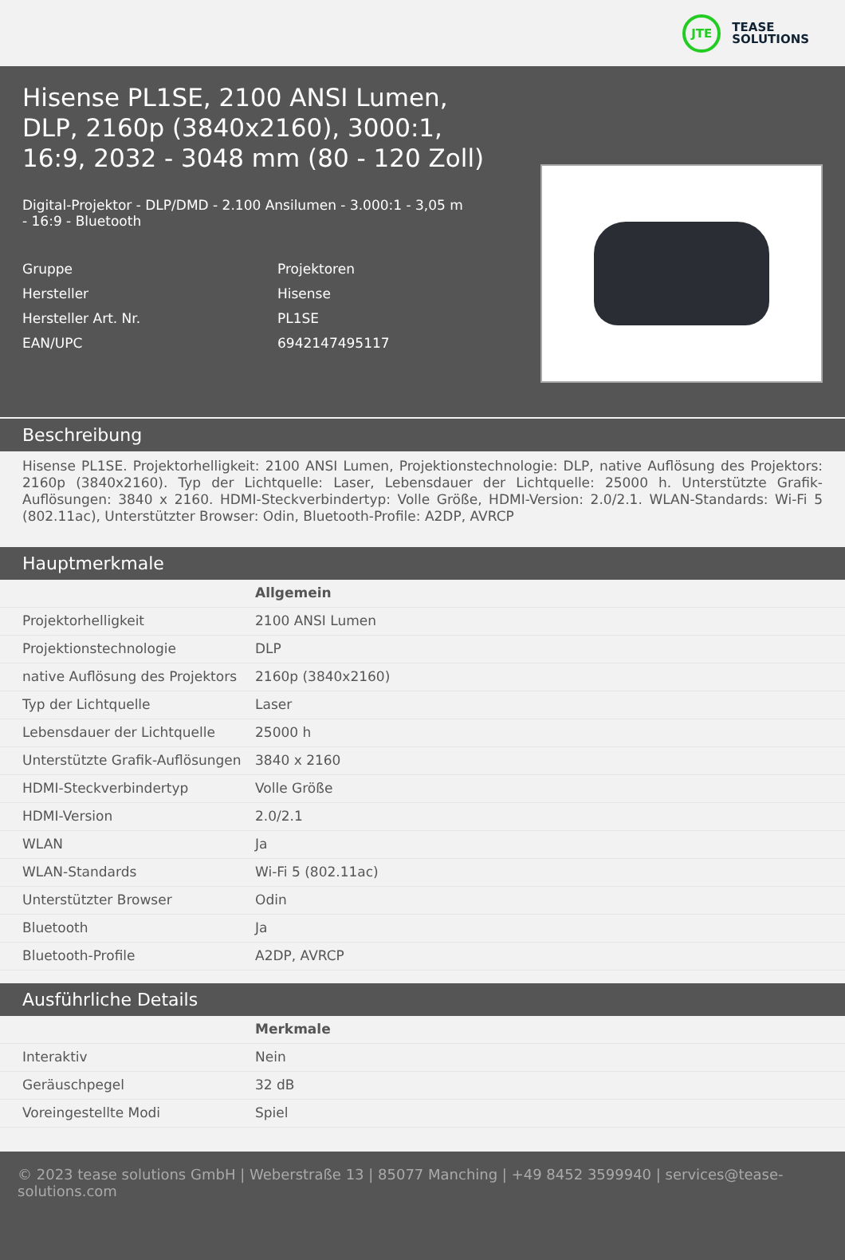JTE
TEASE
SOLUTIONS
Hisense PL1SE, 2100 ANSI Lumen, DLP, 2160p (3840x2160), 3000:1, 16:9, 2032 - 3048 mm (80 - 120 Zoll)
Digital-Projektor - DLP/DMD - 2.100 Ansilumen - 3.000:1 - 3,05 m - 16:9 - Bluetooth
Gruppe
Projektoren
Hersteller
Hisense
Hersteller Art. Nr.
PL1SE
EAN/UPC
6942147495117
Beschreibung
Hisense PL1SE. Projektorhelligkeit: 2100 ANSI Lumen, Projektionstechnologie: DLP, native Auflösung des Projektors: 2160p (3840x2160). Typ der Lichtquelle: Laser, Lebensdauer der Lichtquelle: 25000 h. Unterstützte Grafik-Auflösungen: 3840 x 2160. HDMI-Steckverbindertyp: Volle Größe, HDMI-Version: 2.0/2.1. WLAN-Standards: Wi-Fi 5 (802.11ac), Unterstützter Browser: Odin, Bluetooth-Profile: A2DP, AVRCP
Hauptmerkmale
| | Allgemein |
| --- | --- |
| Projektorhelligkeit | 2100 ANSI Lumen |
| Projektionstechnologie | DLP |
| native Auflösung des Projektors | 2160p (3840x2160) |
| Typ der Lichtquelle | Laser |
| Lebensdauer der Lichtquelle | 25000 h |
| Unterstützte Grafik-Auflösungen | 3840 x 2160 |
| HDMI-Steckverbindertyp | Volle Größe |
| HDMI-Version | 2.0/2.1 |
| WLAN | Ja |
| WLAN-Standards | Wi-Fi 5 (802.11ac) |
| Unterstützter Browser | Odin |
| Bluetooth | Ja |
| Bluetooth-Profile | A2DP, AVRCP |
Ausführliche Details
| | Merkmale |
| --- | --- |
| Interaktiv | Nein |
| Geräuschpegel | 32 dB |
| Voreingestellte Modi | Spiel |
© 2023 tease solutions GmbH | Weberstraße 13 | 85077 Manching | +49 8452 3599940 | services@tease-solutions.com